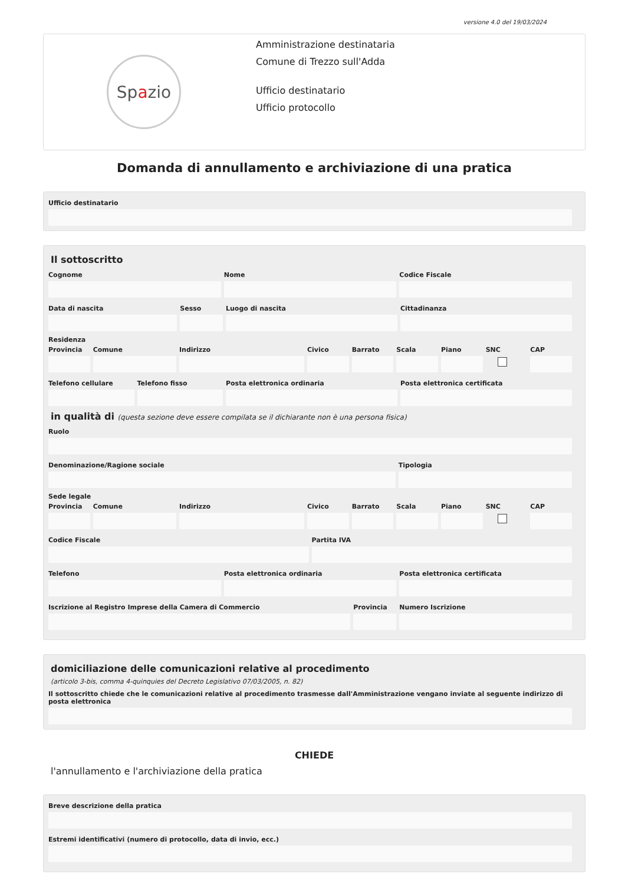versione 4.0 del 19/03/2024
Sp a zio
Amministrazione destinataria
Comune di Trezzo sull'Adda
Ufficio destinatario
Ufficio protocollo
Domanda di annullamento e archiviazione di una pratica
Ufficio destinatario
Il sottoscritto
Cognome Nome Codice Fiscale
Data di nascita Sesso Luogo di nascita Cittadinanza
Residenza
Provincia Comune Indirizzo Civico Barrato Scala Piano SNC CAP
Telefono cellulare Telefono fisso Posta elettronica ordinaria Posta elettronica certificata
in qualità di (questa sezione deve essere compilata se il dichiarante non è una persona fisica)
Ruolo
Denominazione/Ragione sociale Tipologia
Sede legale
Provincia Comune Indirizzo Civico Barrato Scala Piano SNC CAP
Codice Fiscale Partita IVA
Telefono Posta elettronica ordinaria Posta elettronica certificata
Iscrizione al Registro Imprese della Camera di Commercio
Provincia Numero Iscrizione
domiciliazione delle comunicazioni relative al procedimento
(articolo 3-bis, comma 4-quinquies del Decreto Legislativo 07/03/2005, n. 82)
Il sottoscritto chiede che le comunicazioni relative al procedimento trasmesse dall'Amministrazione vengano inviate al seguente indirizzo di posta elettronica
CHIEDE
l'annullamento e l'archiviazione della pratica
Breve descrizione della pratica
Estremi identificativi (numero di protocollo, data di invio, ecc.)